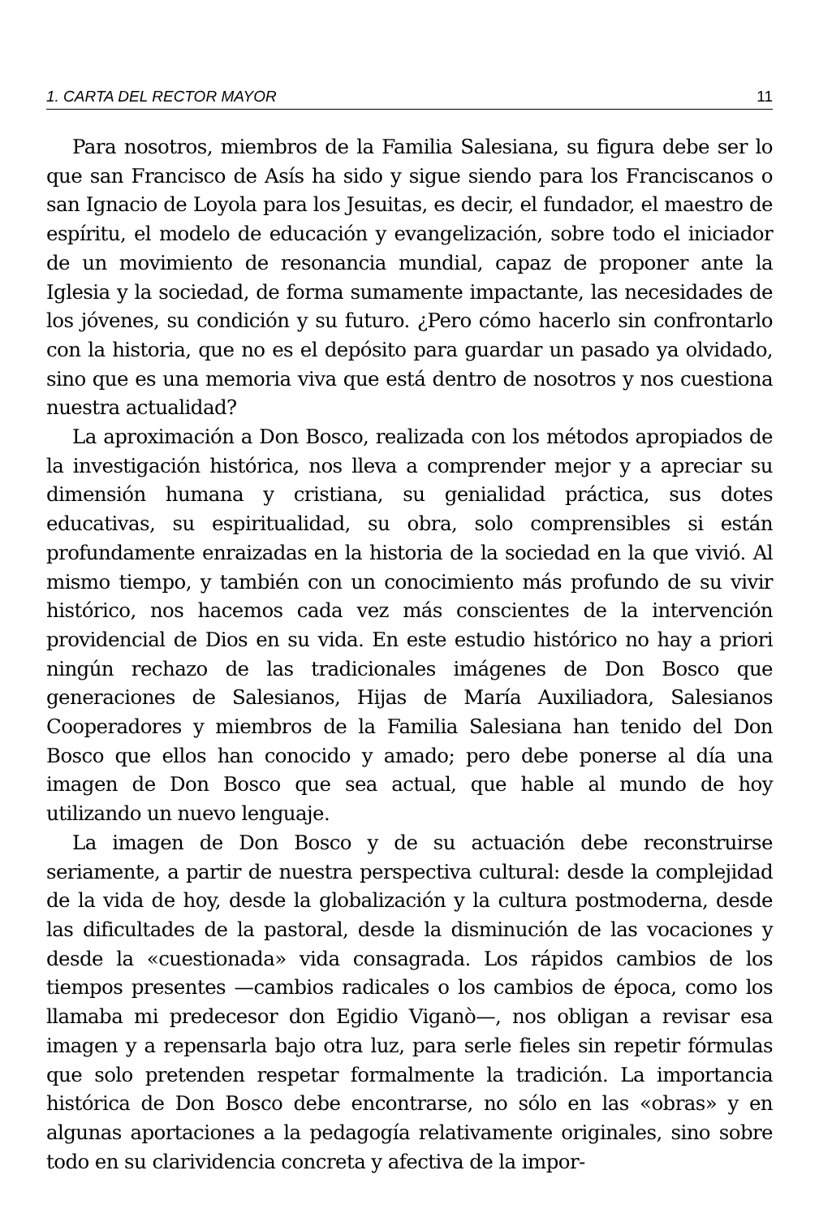1. CARTA DEL RECTOR MAYOR 11
Para nosotros, miembros de la Familia Salesiana, su figura debe ser lo que san Francisco de Asís ha sido y sigue siendo para los Franciscanos o san Ignacio de Loyola para los Jesuitas, es decir, el fundador, el maestro de espíritu, el modelo de educación y evangelización, sobre todo el iniciador de un movimiento de resonancia mundial, capaz de proponer ante la Iglesia y la sociedad, de forma sumamente impactante, las necesidades de los jóvenes, su condición y su futuro. ¿Pero cómo hacerlo sin confrontarlo con la historia, que no es el depósito para guardar un pasado ya olvidado, sino que es una memoria viva que está dentro de nosotros y nos cuestiona nuestra actualidad?
La aproximación a Don Bosco, realizada con los métodos apropiados de la investigación histórica, nos lleva a comprender mejor y a apreciar su dimensión humana y cristiana, su genialidad práctica, sus dotes educativas, su espiritualidad, su obra, solo comprensibles si están profundamente enraizadas en la historia de la sociedad en la que vivió. Al mismo tiempo, y también con un conocimiento más profundo de su vivir histórico, nos hacemos cada vez más conscientes de la intervención providencial de Dios en su vida. En este estudio histórico no hay a priori ningún rechazo de las tradicionales imágenes de Don Bosco que generaciones de Salesianos, Hijas de María Auxiliadora, Salesianos Cooperadores y miembros de la Familia Salesiana han tenido del Don Bosco que ellos han conocido y amado; pero debe ponerse al día una imagen de Don Bosco que sea actual, que hable al mundo de hoy utilizando un nuevo lenguaje.
La imagen de Don Bosco y de su actuación debe reconstruirse seriamente, a partir de nuestra perspectiva cultural: desde la complejidad de la vida de hoy, desde la globalización y la cultura postmoderna, desde las dificultades de la pastoral, desde la disminución de las vocaciones y desde la «cuestionada» vida consagrada. Los rápidos cambios de los tiempos presentes —cambios radicales o los cambios de época, como los llamaba mi predecesor don Egidio Viganò—, nos obligan a revisar esa imagen y a repensarla bajo otra luz, para serle fieles sin repetir fórmulas que solo pretenden respetar formalmente la tradición. La importancia histórica de Don Bosco debe encontrarse, no sólo en las «obras» y en algunas aportaciones a la pedagogía relativamente originales, sino sobre todo en su clarividencia concreta y afectiva de la impor-